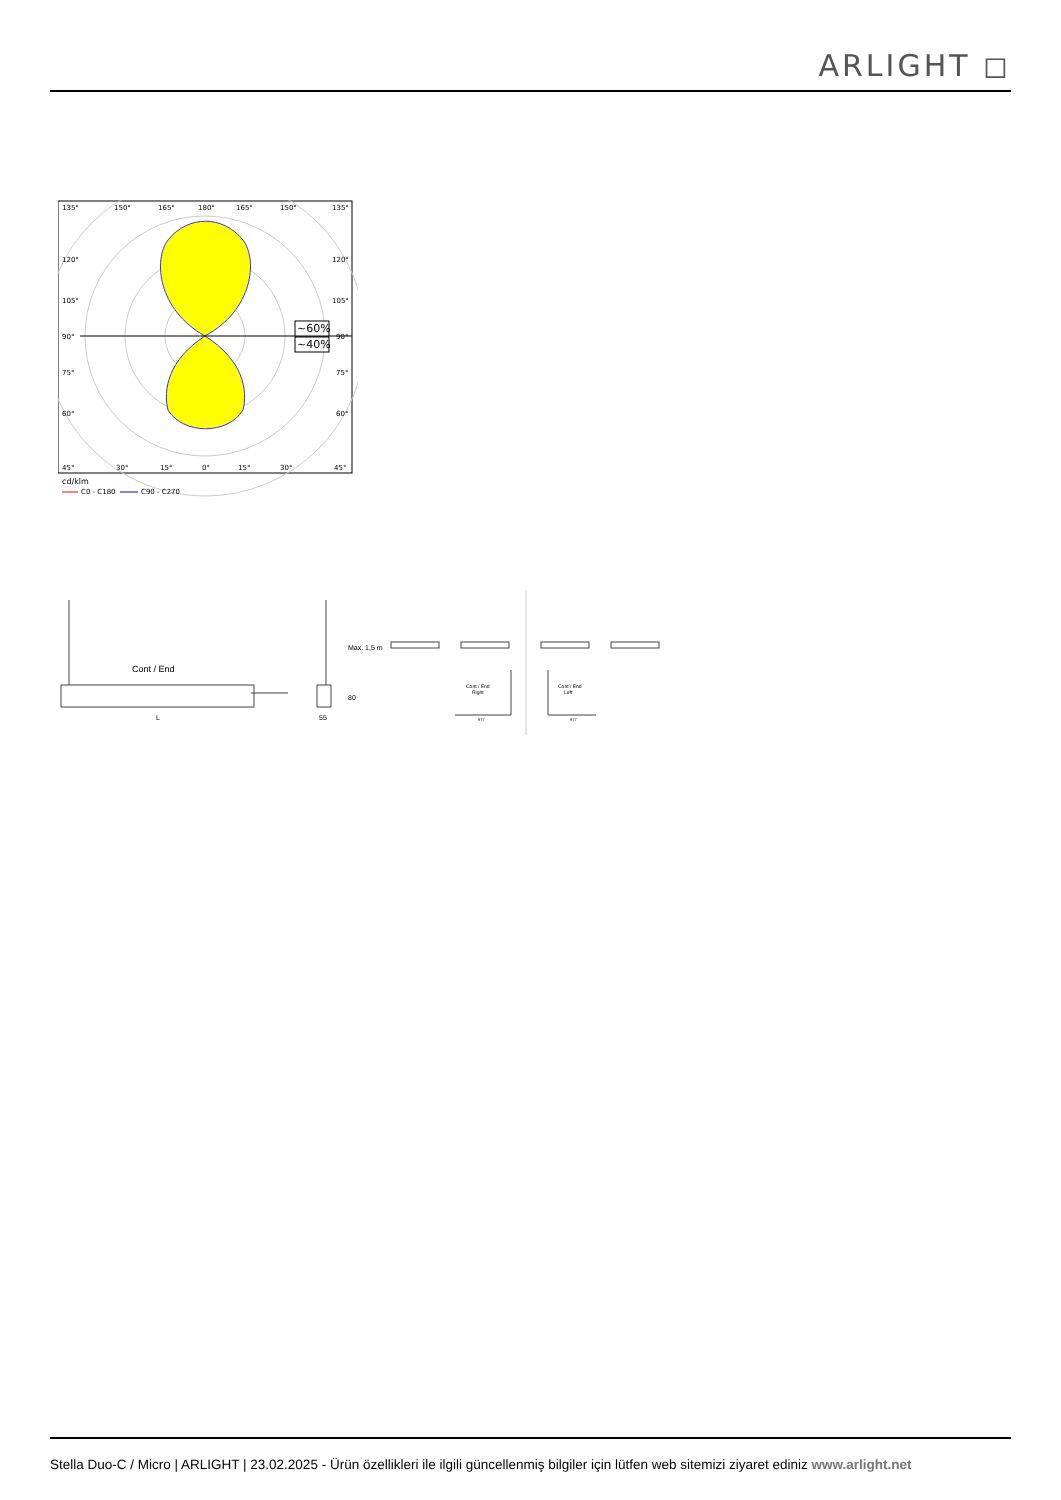ARLIGHT ◻
~60%
~40%
135°
150°
165°
180°
165°
150°
135°
120°
120°
105°
105°
90°
90°
75°
75°
60°
60°
45°
30°
15°
0°
15°
30°
45°
cd/klm
C0 - C180
C90 - C270
Cont / End
L
55
80
Max. 1,5 m
Cont / End
Right
Cont / End
Left
977
977
Stella Duo-C / Micro | ARLIGHT | 23.02.2025 - Ürün özellikleri ile ilgili güncellenmiş bilgiler için lütfen web sitemizi ziyaret ediniz www.arlight.net